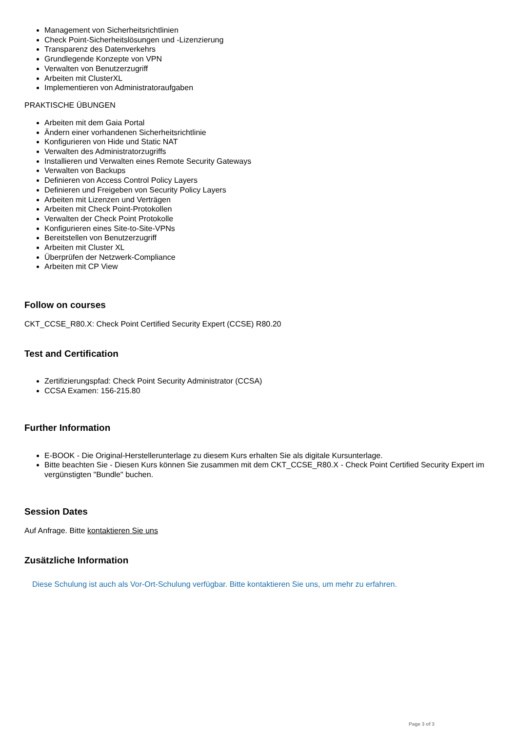Management von Sicherheitsrichtlinien
Check Point-Sicherheitslösungen und -Lizenzierung
Transparenz des Datenverkehrs
Grundlegende Konzepte von VPN
Verwalten von Benutzerzugriff
Arbeiten mit ClusterXL
Implementieren von Administratoraufgaben
PRAKTISCHE ÜBUNGEN
Arbeiten mit dem Gaia Portal
Ändern einer vorhandenen Sicherheitsrichtlinie
Konfigurieren von Hide und Static NAT
Verwalten des Administratorzugriffs
Installieren und Verwalten eines Remote Security Gateways
Verwalten von Backups
Definieren von Access Control Policy Layers
Definieren und Freigeben von Security Policy Layers
Arbeiten mit Lizenzen und Verträgen
Arbeiten mit Check Point-Protokollen
Verwalten der Check Point Protokolle
Konfigurieren eines Site-to-Site-VPNs
Bereitstellen von Benutzerzugriff
Arbeiten mit Cluster XL
Überprüfen der Netzwerk-Compliance
Arbeiten mit CP View
Follow on courses
CKT_CCSE_R80.X: Check Point Certified Security Expert (CCSE) R80.20
Test and Certification
Zertifizierungspfad: Check Point Security Administrator (CCSA)
CCSA Examen: 156-215.80
Further Information
E-BOOK - Die Original-Herstellerunterlage zu diesem Kurs erhalten Sie als digitale Kursunterlage.
Bitte beachten Sie - Diesen Kurs können Sie zusammen mit dem CKT_CCSE_R80.X - Check Point Certified Security Expert im vergünstigten "Bundle" buchen.
Session Dates
Auf Anfrage. Bitte kontaktieren Sie uns
Zusätzliche Information
Diese Schulung ist auch als Vor-Ort-Schulung verfügbar. Bitte kontaktieren Sie uns, um mehr zu erfahren.
Page 3 of 3